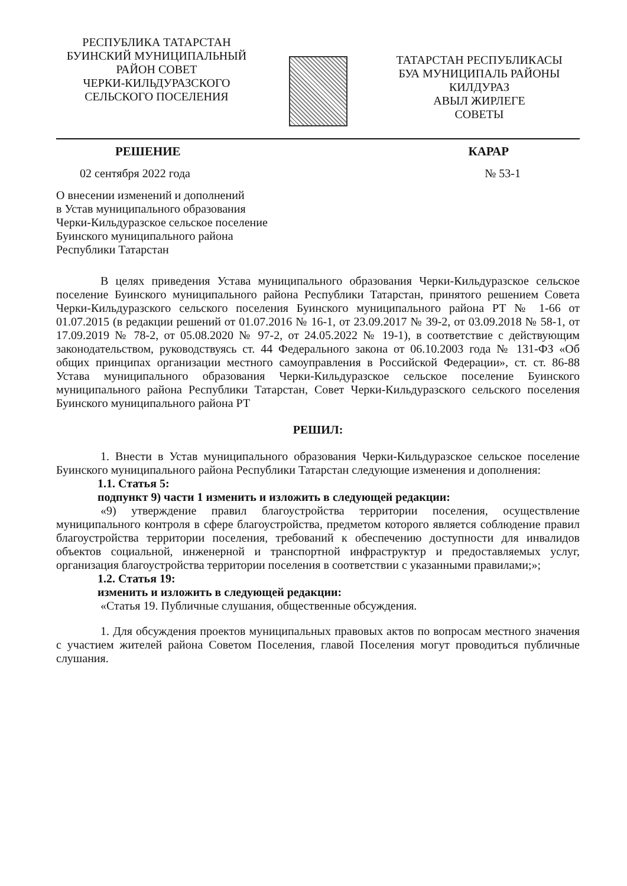РЕСПУБЛИКА ТАТАРСТАН
БУИНСКИЙ МУНИЦИПАЛЬНЫЙ
РАЙОН СОВЕТ
ЧЕРКИ-КИЛЬДУРАЗСКОГО
СЕЛЬСКОГО ПОСЕЛЕНИЯ
ТАТАРСТАН РЕСПУБЛИКАСЫ
БУА МУНИЦИПАЛЬ РАЙОНЫ
КИЛДУРАЗ
АВЫЛ ЖИРЛЕГЕ
СОВЕТЫ
РЕШЕНИЕ КАРАР
02 сентября 2022 года № 53-1
О внесении изменений и дополнений
в Устав муниципального образования
Черки-Кильдуразское сельское поселение
Буинского муниципального района
Республики Татарстан
В целях приведения Устава муниципального образования Черки-Кильдуразское сельское поселение Буинского муниципального района Республики Татарстан, принятого решением Совета Черки-Кильдуразского сельского поселения Буинского муниципального района РТ № 1-66 от 01.07.2015 (в редакции решений от 01.07.2016 № 16-1, от 23.09.2017 № 39-2, от 03.09.2018 № 58-1, от 17.09.2019 № 78-2, от 05.08.2020 № 97-2, от 24.05.2022 № 19-1), в соответствие с действующим законодательством, руководствуясь ст. 44 Федерального закона от 06.10.2003 года № 131-ФЗ «Об общих принципах организации местного самоуправления в Российской Федерации», ст. ст. 86-88 Устава муниципального образования Черки-Кильдуразское сельское поселение Буинского муниципального района Республики Татарстан, Совет Черки-Кильдуразского сельского поселения Буинского муниципального района РТ
РЕШИЛ:
1. Внести в Устав муниципального образования Черки-Кильдуразское сельское поселение Буинского муниципального района Республики Татарстан следующие изменения и дополнения:
1.1. Статья 5:
подпункт 9) части 1 изменить и изложить в следующей редакции:
«9) утверждение правил благоустройства территории поселения, осуществление муниципального контроля в сфере благоустройства, предметом которого является соблюдение правил благоустройства территории поселения, требований к обеспечению доступности для инвалидов объектов социальной, инженерной и транспортной инфраструктур и предоставляемых услуг, организация благоустройства территории поселения в соответствии с указанными правилами;»;
1.2. Статья 19:
изменить и изложить в следующей редакции:
«Статья 19. Публичные слушания, общественные обсуждения.
1. Для обсуждения проектов муниципальных правовых актов по вопросам местного значения с участием жителей района Советом Поселения, главой Поселения могут проводиться публичные слушания.